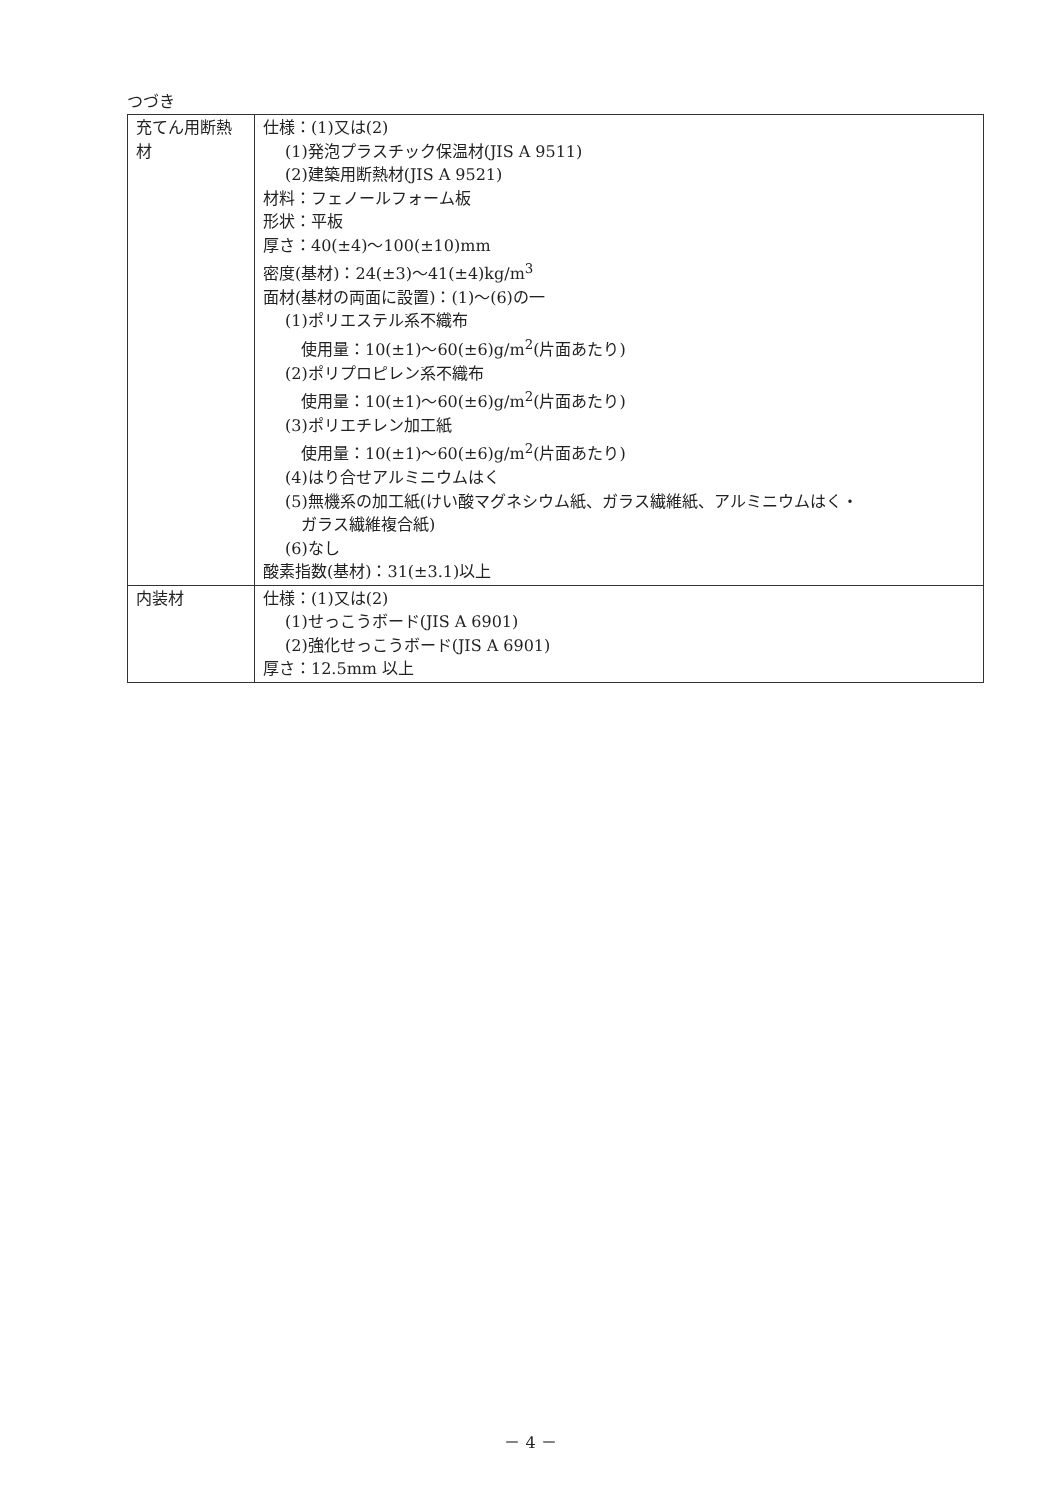つづき
| 充てん用断熱材 | 仕様：(1)又は(2) (1)発泡プラスチック保温材(JIS A 9511) (2)建築用断熱材(JIS A 9521) 材料：フェノールフォーム板 形状：平板 厚さ：40(±4)～100(±10)mm 密度(基材)：24(±3)～41(±4)kg/m<sup>3</sup> 面材(基材の両面に設置)：(1)～(6)の一 (1)ポリエステル系不織布 使用量：10(±1)～60(±6)g/m<sup>2</sup>(片面あたり) (2)ポリプロピレン系不織布 使用量：10(±1)～60(±6)g/m<sup>2</sup>(片面あたり) (3)ポリエチレン加工紙 使用量：10(±1)～60(±6)g/m<sup>2</sup>(片面あたり) (4)はり合せアルミニウムはく (5)無機系の加工紙(けい酸マグネシウム紙、ガラス繊維紙、アルミニウムはく・ ガラス繊維複合紙) (6)なし 酸素指数(基材)：31(±3.1)以上 |
| 内装材 | 仕様：(1)又は(2) (1)せっこうボード(JIS A 6901) (2)強化せっこうボード(JIS A 6901) 厚さ：12.5mm 以上 |
－ 4 －